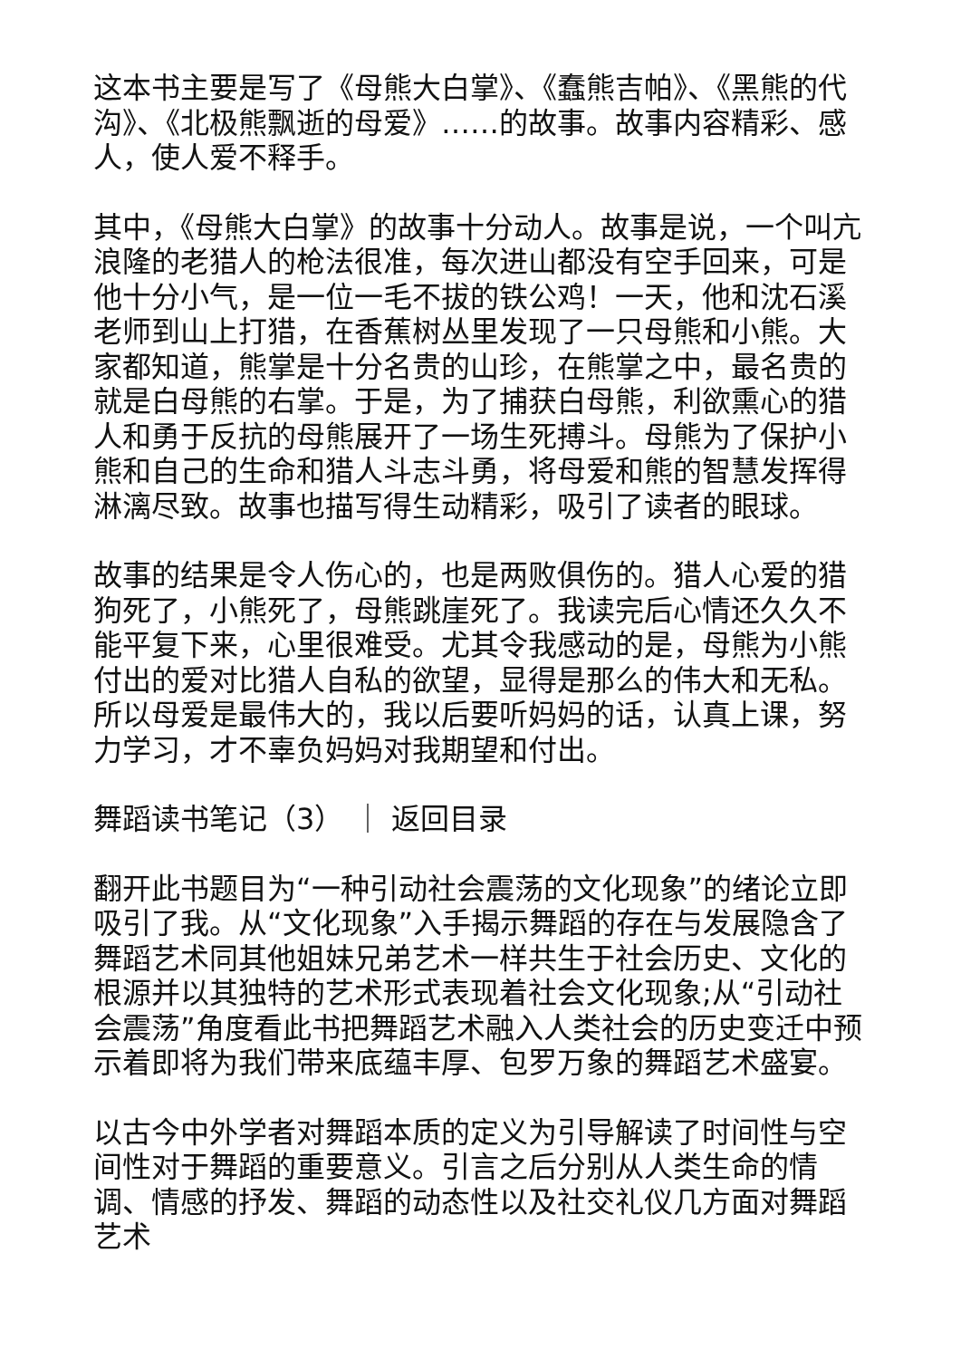这本书主要是写了《母熊大白掌》、《蠢熊吉帕》、《黑熊的代沟》、《北极熊飘逝的母爱》……的故事。故事内容精彩、感人，使人爱不释手。
其中，《母熊大白掌》的故事十分动人。故事是说，一个叫亢浪隆的老猎人的枪法很准，每次进山都没有空手回来，可是他十分小气，是一位一毛不拔的铁公鸡！一天，他和沈石溪老师到山上打猎，在香蕉树丛里发现了一只母熊和小熊。大家都知道，熊掌是十分名贵的山珍，在熊掌之中，最名贵的就是白母熊的右掌。于是，为了捕获白母熊，利欲熏心的猎人和勇于反抗的母熊展开了一场生死搏斗。母熊为了保护小熊和自己的生命和猎人斗志斗勇，将母爱和熊的智慧发挥得淋漓尽致。故事也描写得生动精彩，吸引了读者的眼球。
故事的结果是令人伤心的，也是两败俱伤的。猎人心爱的猎狗死了，小熊死了，母熊跳崖死了。我读完后心情还久久不能平复下来，心里很难受。尤其令我感动的是，母熊为小熊付出的爱对比猎人自私的欲望，显得是那么的伟大和无私。所以母爱是最伟大的，我以后要听妈妈的话，认真上课，努力学习，才不辜负妈妈对我期望和付出。
舞蹈读书笔记（3） ｜ 返回目录
翻开此书题目为“一种引动社会震荡的文化现象”的绪论立即吸引了我。从“文化现象”入手揭示舞蹈的存在与发展隐含了舞蹈艺术同其他姐妹兄弟艺术一样共生于社会历史、文化的根源并以其独特的艺术形式表现着社会文化现象;从“引动社会震荡”角度看此书把舞蹈艺术融入人类社会的历史变迁中预示着即将为我们带来底蕴丰厚、包罗万象的舞蹈艺术盛宴。
以古今中外学者对舞蹈本质的定义为引导解读了时间性与空间性对于舞蹈的重要意义。引言之后分别从人类生命的情调、情感的抒发、舞蹈的动态性以及社交礼仪几方面对舞蹈艺术